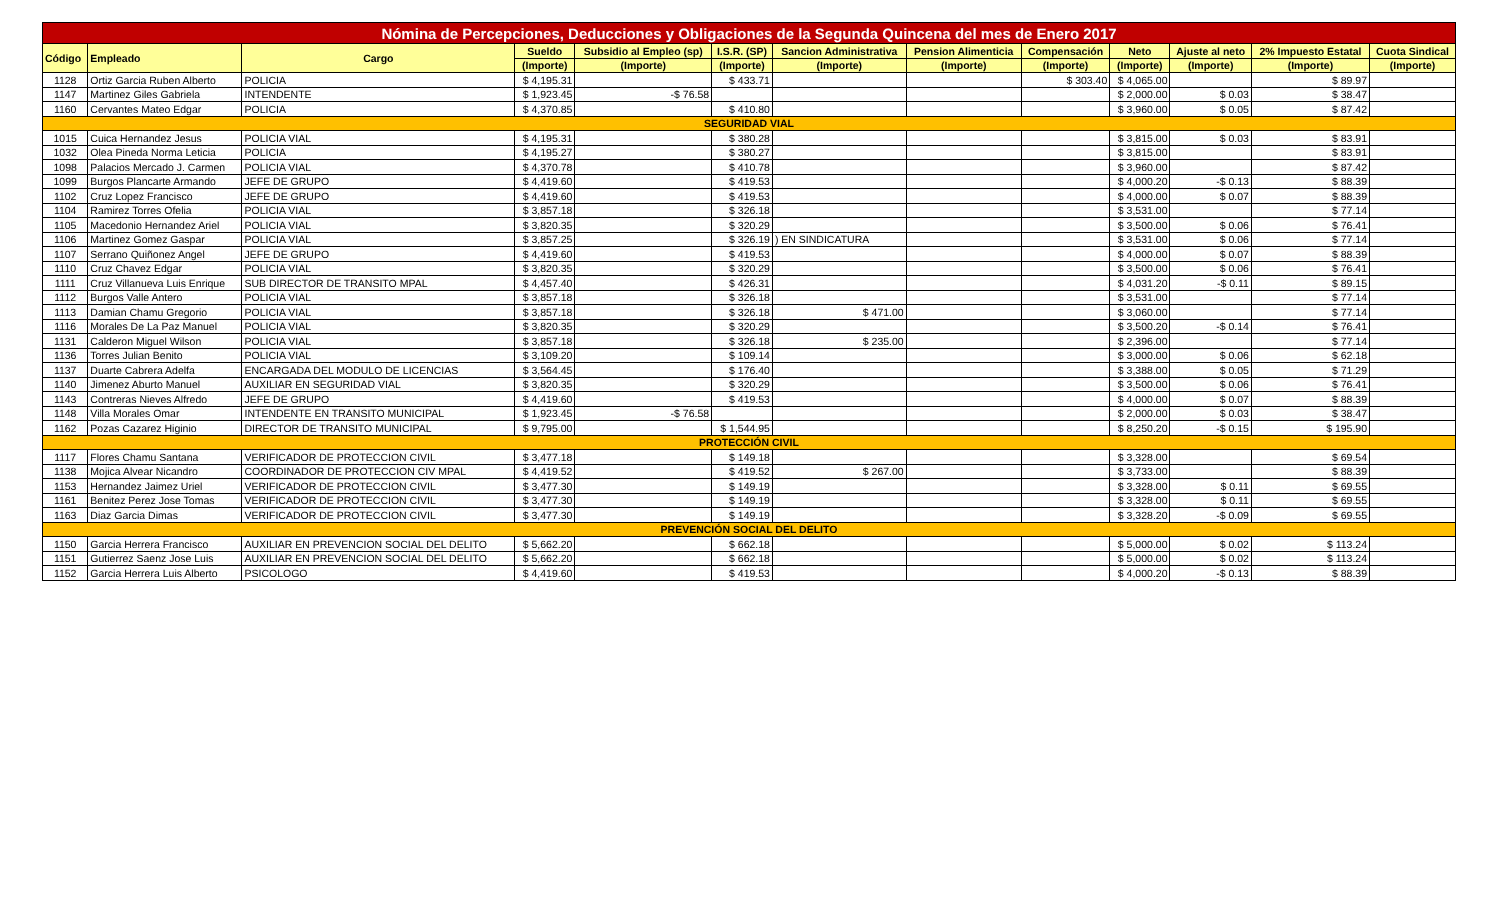| Nómina de Percepciones, Deducciones y Obligaciones de la Segunda Quincena del mes de Enero 2017 | | | | | | | | | | | | |
| Código | Empleado | Cargo | Sueldo | Subsidio al Empleo (sp) | I.S.R. (SP) | Sancion Administrativa | Pension Alimenticia | Compensación | Neto | Ajuste al neto | 2% Impuesto Estatal | Cuota Sindical |
| | | | (Importe) | (Importe) | (Importe) | (Importe) | (Importe) | (Importe) | (Importe) | (Importe) | (Importe) | (Importe) |
| 1128 | Ortiz Garcia Ruben Alberto | POLICIA | $ 4,195.31 | | $ 433.71 | | | $ 303.40 | $ 4,065.00 | | $ 89.97 | |
| 1147 | Martinez Giles Gabriela | INTENDENTE | $ 1,923.45 | -$ 76.58 | | | | | $ 2,000.00 | $ 0.03 | $ 38.47 | |
| 1160 | Cervantes Mateo Edgar | POLICIA | $ 4,370.85 | | $ 410.80 | | | | $ 3,960.00 | $ 0.05 | $ 87.42 | |
| SEGURIDAD VIAL | | | | | | | | | | | | |
| 1015 | Cuica Hernandez Jesus | POLICIA VIAL | $ 4,195.31 | | $ 380.28 | | | | $ 3,815.00 | $ 0.03 | $ 83.91 | |
| 1032 | Olea Pineda Norma Leticia | POLICIA | $ 4,195.27 | | $ 380.27 | | | | $ 3,815.00 | | $ 83.91 | |
| 1098 | Palacios Mercado J. Carmen | POLICIA VIAL | $ 4,370.78 | | $ 410.78 | | | | $ 3,960.00 | | $ 87.42 | |
| 1099 | Burgos Plancarte Armando | JEFE DE GRUPO | $ 4,419.60 | | $ 419.53 | | | | $ 4,000.20 | -$ 0.13 | $ 88.39 | |
| 1102 | Cruz Lopez Francisco | JEFE DE GRUPO | $ 4,419.60 | | $ 419.53 | | | | $ 4,000.00 | $ 0.07 | $ 88.39 | |
| 1104 | Ramirez Torres Ofelia | POLICIA VIAL | $ 3,857.18 | | $ 326.18 | | | | $ 3,531.00 | | $ 77.14 | |
| 1105 | Macedonio Hernandez Ariel | POLICIA VIAL | $ 3,820.35 | | $ 320.29 | | | | $ 3,500.00 | $ 0.06 | $ 76.41 | |
| 1106 | Martinez Gomez Gaspar | POLICIA VIAL | $ 3,857.25 | | $ 326.19 | ) EN SINDICATURA | | | $ 3,531.00 | $ 0.06 | $ 77.14 | |
| 1107 | Serrano Quiñonez Angel | JEFE DE GRUPO | $ 4,419.60 | | $ 419.53 | | | | $ 4,000.00 | $ 0.07 | $ 88.39 | |
| 1110 | Cruz Chavez Edgar | POLICIA VIAL | $ 3,820.35 | | $ 320.29 | | | | $ 3,500.00 | $ 0.06 | $ 76.41 | |
| 1111 | Cruz Villanueva Luis Enrique | SUB DIRECTOR DE TRANSITO MPAL | $ 4,457.40 | | $ 426.31 | | | | $ 4,031.20 | -$ 0.11 | $ 89.15 | |
| 1112 | Burgos Valle Antero | POLICIA VIAL | $ 3,857.18 | | $ 326.18 | | | | $ 3,531.00 | | $ 77.14 | |
| 1113 | Damian Chamu Gregorio | POLICIA VIAL | $ 3,857.18 | | $ 326.18 | $ 471.00 | | | $ 3,060.00 | | $ 77.14 | |
| 1116 | Morales De La Paz Manuel | POLICIA VIAL | $ 3,820.35 | | $ 320.29 | | | | $ 3,500.20 | -$ 0.14 | $ 76.41 | |
| 1131 | Calderon Miguel Wilson | POLICIA VIAL | $ 3,857.18 | | $ 326.18 | $ 235.00 | | | $ 2,396.00 | | $ 77.14 | |
| 1136 | Torres Julian Benito | POLICIA VIAL | $ 3,109.20 | | $ 109.14 | | | | $ 3,000.00 | $ 0.06 | $ 62.18 | |
| 1137 | Duarte Cabrera Adelfa | ENCARGADA DEL MODULO DE LICENCIAS | $ 3,564.45 | | $ 176.40 | | | | $ 3,388.00 | $ 0.05 | $ 71.29 | |
| 1140 | Jimenez Aburto Manuel | AUXILIAR EN SEGURIDAD VIAL | $ 3,820.35 | | $ 320.29 | | | | $ 3,500.00 | $ 0.06 | $ 76.41 | |
| 1143 | Contreras Nieves Alfredo | JEFE DE GRUPO | $ 4,419.60 | | $ 419.53 | | | | $ 4,000.00 | $ 0.07 | $ 88.39 | |
| 1148 | Villa Morales Omar | INTENDENTE EN TRANSITO MUNICIPAL | $ 1,923.45 | -$ 76.58 | | | | | $ 2,000.00 | $ 0.03 | $ 38.47 | |
| 1162 | Pozas Cazarez Higinio | DIRECTOR DE TRANSITO MUNICIPAL | $ 9,795.00 | | $ 1,544.95 | | | | $ 8,250.20 | -$ 0.15 | $ 195.90 | |
| PROTECCIÓN CIVIL | | | | | | | | | | | | |
| 1117 | Flores Chamu Santana | VERIFICADOR DE PROTECCION CIVIL | $ 3,477.18 | | $ 149.18 | | | | $ 3,328.00 | | $ 69.54 | |
| 1138 | Mojica Alvear Nicandro | COORDINADOR DE PROTECCION CIV MPAL | $ 4,419.52 | | $ 419.52 | $ 267.00 | | | $ 3,733.00 | | $ 88.39 | |
| 1153 | Hernandez Jaimez Uriel | VERIFICADOR DE PROTECCION CIVIL | $ 3,477.30 | | $ 149.19 | | | | $ 3,328.00 | $ 0.11 | $ 69.55 | |
| 1161 | Benitez Perez Jose Tomas | VERIFICADOR DE PROTECCION CIVIL | $ 3,477.30 | | $ 149.19 | | | | $ 3,328.00 | $ 0.11 | $ 69.55 | |
| 1163 | Diaz Garcia Dimas | VERIFICADOR DE PROTECCION CIVIL | $ 3,477.30 | | $ 149.19 | | | | $ 3,328.20 | -$ 0.09 | $ 69.55 | |
| PREVENCIÓN SOCIAL DEL DELITO | | | | | | | | | | | | |
| 1150 | Garcia Herrera Francisco | AUXILIAR EN PREVENCION SOCIAL DEL DELITO | $ 5,662.20 | | $ 662.18 | | | | $ 5,000.00 | $ 0.02 | $ 113.24 | |
| 1151 | Gutierrez Saenz Jose Luis | AUXILIAR EN PREVENCION SOCIAL DEL DELITO | $ 5,662.20 | | $ 662.18 | | | | $ 5,000.00 | $ 0.02 | $ 113.24 | |
| 1152 | Garcia Herrera Luis Alberto | PSICOLOGO | $ 4,419.60 | | $ 419.53 | | | | $ 4,000.20 | -$ 0.13 | $ 88.39 | |